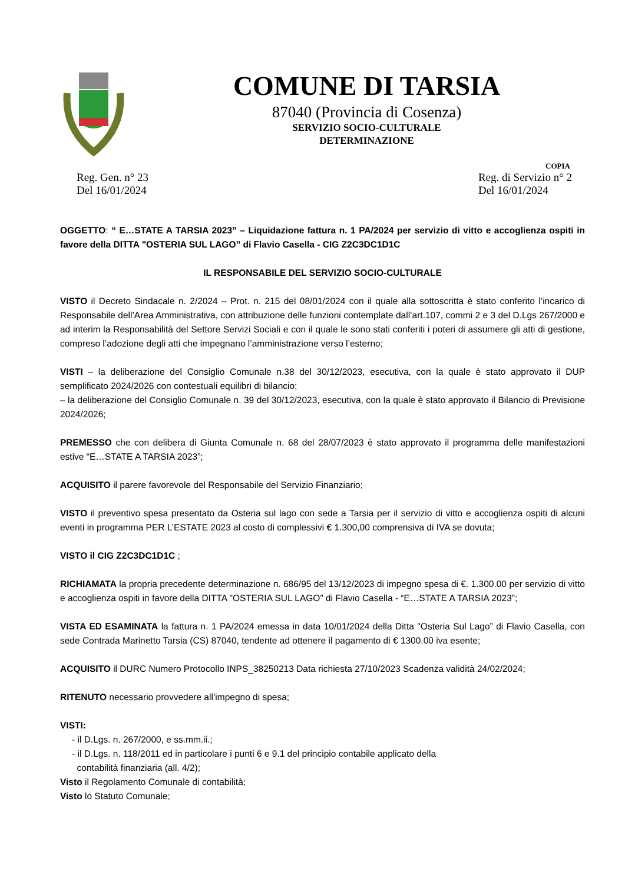COMUNE DI TARSIA
87040 (Provincia di Cosenza)
SERVIZIO SOCIO-CULTURALE
DETERMINAZIONE
COPIA
Reg. Gen. n° 23
Del 16/01/2024
Reg. di Servizio n° 2
Del 16/01/2024
OGGETTO: “ E…STATE A TARSIA 2023” – Liquidazione fattura n. 1 PA/2024 per servizio di vitto e accoglienza ospiti in favore della DITTA "OSTERIA SUL LAGO” di Flavio Casella - CIG Z2C3DC1D1C
IL RESPONSABILE DEL SERVIZIO SOCIO-CULTURALE
VISTO il Decreto Sindacale n. 2/2024 – Prot. n. 215 del 08/01/2024 con il quale alla sottoscritta è stato conferito l’incarico di Responsabile dell’Area Amministrativa, con attribuzione delle funzioni contemplate dall’art.107, commi 2 e 3 del D.Lgs 267/2000 e ad interim la Responsabilità del Settore Servizi Sociali e con il quale le sono stati conferiti i poteri di assumere gli atti di gestione, compreso l’adozione degli atti che impegnano l’amministrazione verso l’esterno;
VISTI – la deliberazione del Consiglio Comunale n.38 del 30/12/2023, esecutiva, con la quale è stato approvato il DUP semplificato 2024/2026 con contestuali equilibri di bilancio;
– la deliberazione del Consiglio Comunale n. 39 del 30/12/2023, esecutiva, con la quale è stato approvato il Bilancio di Previsione 2024/2026;
PREMESSO che con delibera di Giunta Comunale n. 68 del 28/07/2023 è stato approvato il programma delle manifestazioni estive “E…STATE A TARSIA 2023”;
ACQUISITO il parere favorevole del Responsabile del Servizio Finanziario;
VISTO il preventivo spesa presentato da Osteria sul lago con sede a Tarsia per il servizio di vitto e accoglienza ospiti di alcuni eventi in programma PER L’ESTATE 2023 al costo di complessivi € 1.300,00 comprensiva di IVA se dovuta;
VISTO il CIG Z2C3DC1D1C ;
RICHIAMATA la propria precedente determinazione n. 686/95 del 13/12/2023 di impegno spesa di €. 1.300.00 per servizio di vitto e accoglienza ospiti in favore della DITTA "OSTERIA SUL LAGO” di Flavio Casella - “E…STATE A TARSIA 2023”;
VISTA ED ESAMINATA la fattura n. 1 PA/2024 emessa in data 10/01/2024 della Ditta "Osteria Sul Lago” di Flavio Casella, con sede Contrada Marinetto Tarsia (CS) 87040, tendente ad ottenere il pagamento di € 1300.00 iva esente;
ACQUISITO il DURC Numero Protocollo INPS_38250213 Data richiesta 27/10/2023 Scadenza validità 24/02/2024;
RITENUTO necessario provvedere all’impegno di spesa;
VISTI:
- il D.Lgs. n. 267/2000, e ss.mm.ii.;
- il D.Lgs. n. 118/2011 ed in particolare i punti 6 e 9.1 del principio contabile applicato della
contabilità finanziaria (all. 4/2);
Visto il Regolamento Comunale di contabilità;
Visto lo Statuto Comunale;